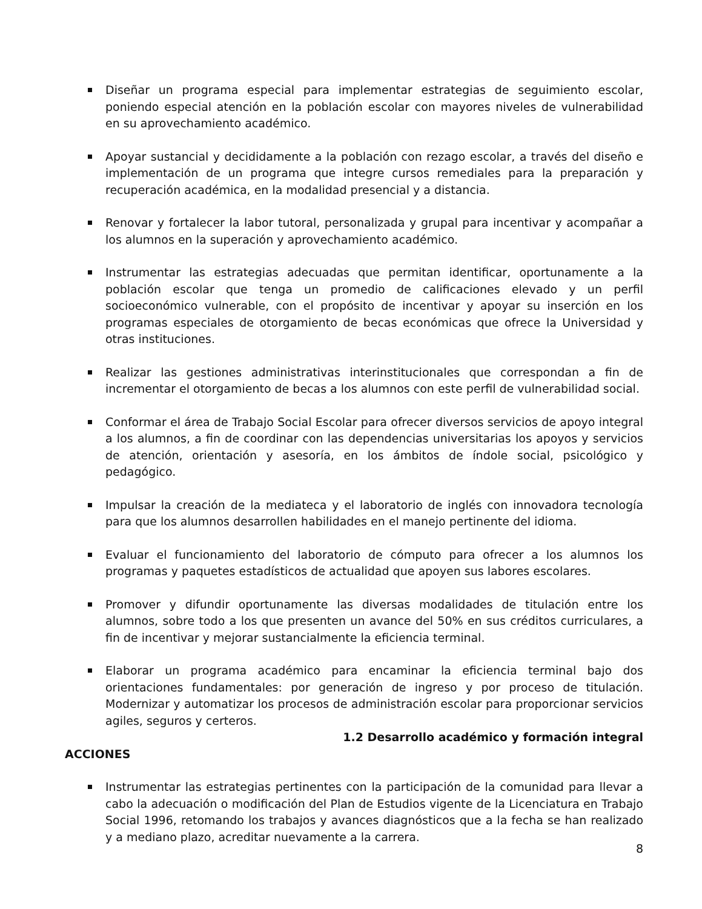Diseñar un programa especial para implementar estrategias de seguimiento escolar, poniendo especial atención en la población escolar con mayores niveles de vulnerabilidad en su aprovechamiento académico.
Apoyar sustancial y decididamente a la población con rezago escolar, a través del diseño e implementación de un programa que integre cursos remediales para la preparación y recuperación académica, en la modalidad presencial y a distancia.
Renovar y fortalecer la labor tutoral, personalizada y grupal para incentivar y acompañar a los alumnos en la superación y aprovechamiento académico.
Instrumentar las estrategias adecuadas que permitan identificar, oportunamente a la población escolar que tenga un promedio de calificaciones elevado y un perfil socioeconómico vulnerable, con el propósito de incentivar y apoyar su inserción en los programas especiales de otorgamiento de becas económicas que ofrece la Universidad y otras instituciones.
Realizar las gestiones administrativas interinstitucionales que correspondan a fin de incrementar el otorgamiento de becas a los alumnos con este perfil de vulnerabilidad social.
Conformar el área de Trabajo Social Escolar para ofrecer diversos servicios de apoyo integral a los alumnos, a fin de coordinar con las dependencias universitarias los apoyos y servicios de atención, orientación y asesoría, en los ámbitos de índole social, psicológico y pedagógico.
Impulsar la creación de la mediateca y el laboratorio de inglés con innovadora tecnología para que los alumnos desarrollen habilidades en el manejo pertinente del idioma.
Evaluar el funcionamiento del laboratorio de cómputo para ofrecer a los alumnos los programas y paquetes estadísticos de actualidad que apoyen sus labores escolares.
Promover y difundir oportunamente las diversas modalidades de titulación entre los alumnos, sobre todo a los que presenten un avance del 50% en sus créditos curriculares, a fin de incentivar y mejorar sustancialmente la eficiencia terminal.
Elaborar un programa académico para encaminar la eficiencia terminal bajo dos orientaciones fundamentales: por generación de ingreso y por proceso de titulación. Modernizar y automatizar los procesos de administración escolar para proporcionar servicios agiles, seguros y certeros.
1.2 Desarrollo académico y formación integral
ACCIONES
Instrumentar las estrategias pertinentes con la participación de la comunidad para llevar a cabo la adecuación o modificación del Plan de Estudios vigente de la Licenciatura en Trabajo Social 1996, retomando los trabajos y avances diagnósticos que a la fecha se han realizado y a mediano plazo, acreditar nuevamente a la carrera.
8